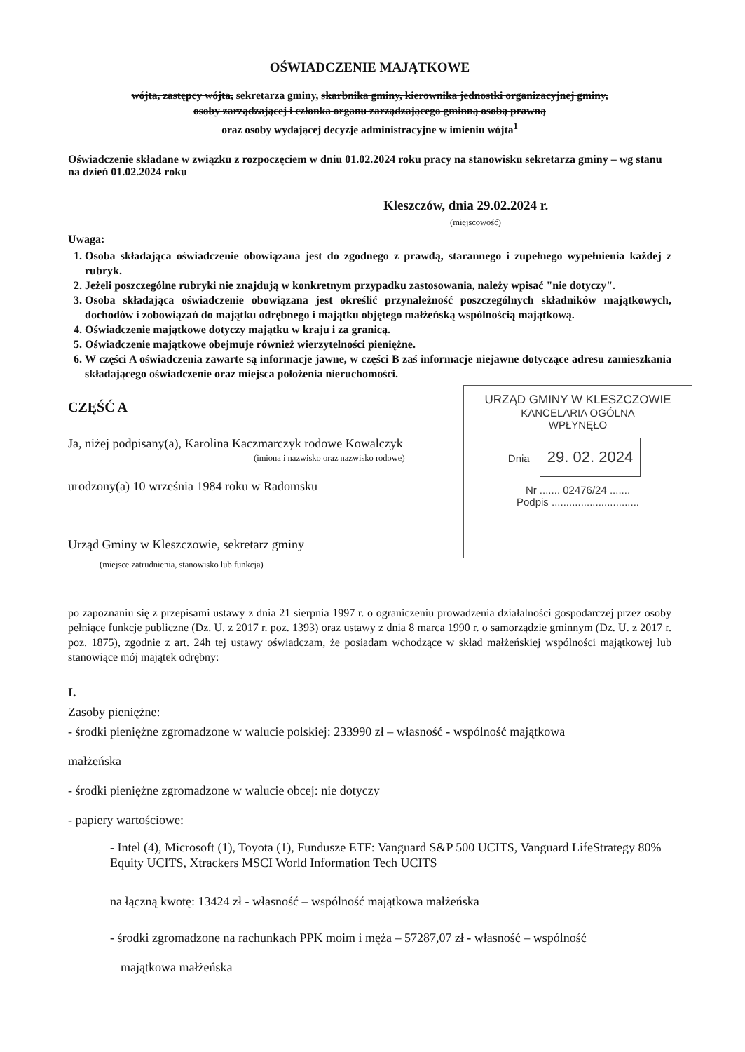OŚWIADCZENIE MAJĄTKOWE
wójta, zastępcy wójta, sekretarza gminy, skarbnika gminy, kierownika jednostki organizacyjnej gminy,
osoby zarządzającej i członka organu zarządzającego gminną osobą prawną
oraz osoby wydającej decyzje administracyjne w imieniu wójta<sup>1</sup>
Oświadczenie składane w związku z rozpoczęciem w dniu 01.02.2024 roku pracy na stanowisku sekretarza gminy – wg stanu na dzień 01.02.2024 roku
Kleszczów, dnia 29.02.2024 r.
(miejscowość)
Uwaga:
1. Osoba składająca oświadczenie obowiązana jest do zgodnego z prawdą, starannego i zupełnego wypełnienia każdej z rubryk.
2. Jeżeli poszczególne rubryki nie znajdują w konkretnym przypadku zastosowania, należy wpisać "nie dotyczy".
3. Osoba składająca oświadczenie obowiązana jest określić przynależność poszczególnych składników majątkowych, dochodów i zobowiązań do majątku odrębnego i majątku objętego małżeńską wspólnością majątkową.
4. Oświadczenie majątkowe dotyczy majątku w kraju i za granicą.
5. Oświadczenie majątkowe obejmuje również wierzytelności pieniężne.
6. W części A oświadczenia zawarte są informacje jawne, w części B zaś informacje niejawne dotyczące adresu zamieszkania składającego oświadczenie oraz miejsca położenia nieruchomości.
URZĄD GMINY W KLESZCZOWIE
KANCELARIA OGÓLNA
WPŁYNĘŁO
Dnia 29. 02. 2024
Nr ....... 02476/24 .......
Podpis ..............................
CZĘŚĆ A
Ja, niżej podpisany(a), Karolina Kaczmarczyk rodowe Kowalczyk
(imiona i nazwisko oraz nazwisko rodowe)
urodzony(a) 10 września 1984 roku w Radomsku
Urząd Gminy w Kleszczowie, sekretarz gminy
(miejsce zatrudnienia, stanowisko lub funkcja)
po zapoznaniu się z przepisami ustawy z dnia 21 sierpnia 1997 r. o ograniczeniu prowadzenia działalności gospodarczej przez osoby pełniące funkcje publiczne (Dz. U. z 2017 r. poz. 1393) oraz ustawy z dnia 8 marca 1990 r. o samorządzie gminnym (Dz. U. z 2017 r. poz. 1875), zgodnie z art. 24h tej ustawy oświadczam, że posiadam wchodzące w skład małżeńskiej wspólności majątkowej lub stanowiące mój majątek odrębny:
I.
Zasoby pieniężne:
- środki pieniężne zgromadzone w walucie polskiej: 233990 zł – własność - wspólność majątkowa
małżeńska
- środki pieniężne zgromadzone w walucie obcej: nie dotyczy
- papiery wartościowe:
- Intel (4), Microsoft (1), Toyota (1), Fundusze ETF: Vanguard S&P 500 UCITS, Vanguard LifeStrategy 80% Equity UCITS, Xtrackers MSCI World Information Tech UCITS
na łączną kwotę: 13424 zł - własność – wspólność majątkowa małżeńska
- środki zgromadzone na rachunkach PPK moim i męża – 57287,07 zł - własność – wspólność
majątkowa małżeńska